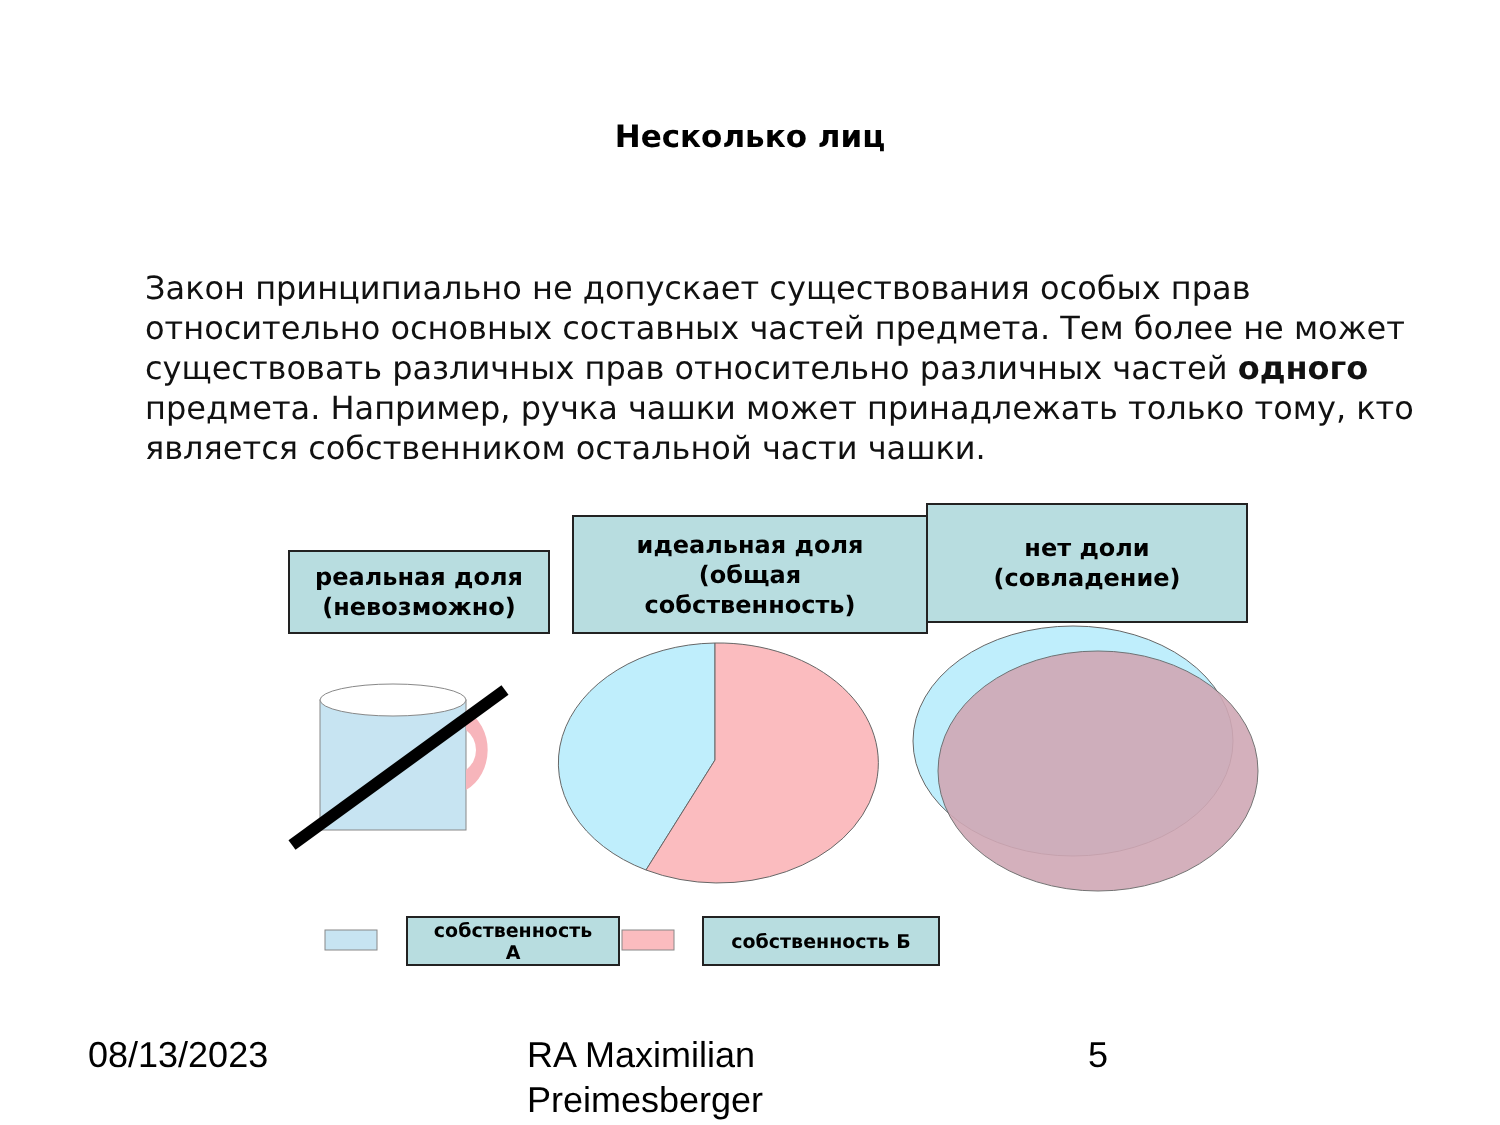Несколько лиц
Закон принципиально не допускает существования особых прав относительно основных составных частей предмета. Тем более не может существовать различных прав относительно различных частей одного предмета. Например, ручка чашки может принадлежать только тому, кто является собственником остальной части чашки.
реальная доля
(невозможно)
идеальная доля
(общая
собственность)
нет доли
(совладение)
собственность
А
собственность Б
08/13/2023
RA Maximilian
Preimesberger
5